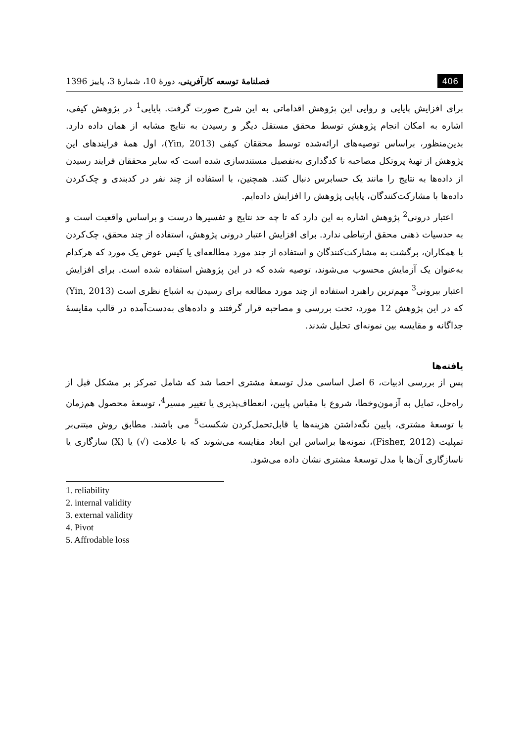406 فصلنامهٔ توسعه کارآفرینی، دورهٔ 10، شمارهٔ 3، پاییز 1396
برای افزایش پایایی و روایی این پژوهش اقداماتی به این شرح صورت گرفت. پایایی<sup>1</sup> در پژوهش کیفی، اشاره به امکان انجام پژوهش توسط محقق مستقل دیگر و رسیدن به نتایج مشابه از همان داده دارد. بدین‌منظور، براساس توصیه‌های ارائه‌شده توسط محققان کیفی (Yin, 2013)، اول همهٔ فرایندهای این پژوهش از تهیهٔ پروتکل مصاحبه تا کدگذاری به‌تفصیل مستندسازی شده است که سایر محققان فرایند رسیدن از داده‌ها به نتایج را مانند یک حسابرس دنبال کنند. همچنین، با استفاده از چند نفر در کدبندی و چک‌کردن داده‌ها با مشارکت‌کنندگان، پایایی پژوهش را افزایش داده‌ایم.
اعتبار درونی<sup>2</sup> پژوهش اشاره به این دارد که تا چه حد نتایج و تفسیرها درست و براساس واقعیت است و به حدسیات ذهنی محقق ارتباطی ندارد. برای افزایش اعتبار درونی پژوهش، استفاده از چند محقق، چک‌کردن با همکاران، برگشت به مشارکت‌کنندگان و استفاده از چند مورد مطالعه‌ای یا کیس عوض یک مورد که هرکدام به‌عنوان یک آزمایش محسوب می‌شوند، توصیه شده که در این پژوهش استفاده شده است. برای افزایش اعتبار بیرونی<sup>3</sup> مهم‌ترین راهبرد استفاده از چند مورد مطالعه برای رسیدن به اشباع نظری است (Yin, 2013) که در این پژوهش 12 مورد، تحت بررسی و مصاحبه قرار گرفتند و داده‌های به‌دست‌آمده در قالب مقایسهٔ جداگانه و مقایسه بین نمونه‌ای تحلیل شدند.
یافته‌ها
پس از بررسی ادبیات، 6 اصل اساسی مدل توسعهٔ مشتری احصا شد که شامل تمرکز بر مشکل قبل از راه‌حل، تمایل به آزمون‌وخطا، شروع با مقیاس پایین، انعطاف‌پذیری یا تغییر مسیر<sup>4</sup>، توسعهٔ محصول هم‌زمان با توسعهٔ مشتری، پایین نگه‌داشتن هزینه‌ها یا قابل‌تحمل‌کردن شکست<sup>5</sup> می باشند. مطابق روش مبتنی‌بر تمپلیت (Fisher, 2012)، نمونه‌ها براساس این ابعاد مقایسه می‌شوند که با علامت (√) یا (X) سازگاری یا ناسازگاری آن‌ها با مدل توسعهٔ مشتری نشان داده می‌شود.
1. reliability
2. internal validity
3. external validity
4. Pivot
5. Affrodable loss